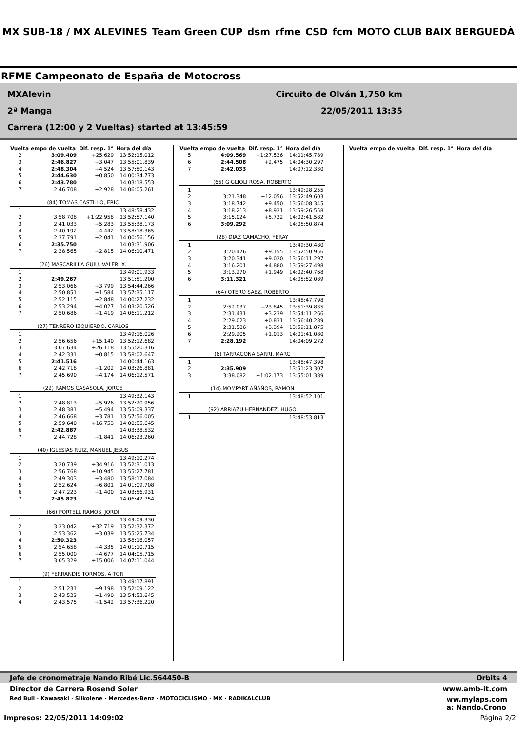MX SUB-18 / MX ALEVINES Team Green CUP dsm rfme CSD fcm MOTO CLUB BAIX BERGUEDÀ
RFME Campeonato de España de Motocross
MXAlevin Circuito de Olván 1,750 km
2ª Manga 22/05/2011 13:35
Carrera (12:00 y 2 Vueltas) started at 13:45:59
| Vuelta | empo de vuelta | Dif. resp. 1° | Hora del día |
| --- | --- | --- | --- |
| 2 | 3:09.409 | +25.629 | 13:52:15.012 |
| 3 | 2:46.827 | +3.047 | 13:55:01.839 |
| 4 | 2:48.304 | +4.524 | 13:57:50.143 |
| 5 | 2:44.630 | +0.850 | 14:00:34.773 |
| 6 | 2:43.780 | | 14:03:18.553 |
| 7 | 2:46.708 | +2.928 | 14:06:05.261 |
| (84) TOMAS CASTILLO, ERIC | | | |
| 1 | | | 13:48:58.432 |
| 2 | 3:58.708 | +1:22.958 | 13:52:57.140 |
| 3 | 2:41.033 | +5.283 | 13:55:38.173 |
| 4 | 2:40.192 | +4.442 | 13:58:18.365 |
| 5 | 2:37.791 | +2.041 | 14:00:56.156 |
| 6 | 2:35.750 | | 14:03:31.906 |
| 7 | 2:38.565 | +2.815 | 14:06:10.471 |
| (26) MASCARILLA GUIU, VALERI X. | | | |
| 1 | | | 13:49:01.933 |
| 2 | 2:49.267 | | 13:51:51.200 |
| 3 | 2:53.066 | +3.799 | 13:54:44.266 |
| 4 | 2:50.851 | +1.584 | 13:57:35.117 |
| 5 | 2:52.115 | +2.848 | 14:00:27.232 |
| 6 | 2:53.294 | +4.027 | 14:03:20.526 |
| 7 | 2:50.686 | +1.419 | 14:06:11.212 |
| (27) TENRERO IZQUIERDO, CARLOS | | | |
| 1 | | | 13:49:16.026 |
| 2 | 2:56.656 | +15.140 | 13:52:12.682 |
| 3 | 3:07.634 | +26.118 | 13:55:20.316 |
| 4 | 2:42.331 | +0.815 | 13:58:02.647 |
| 5 | 2:41.516 | | 14:00:44.163 |
| 6 | 2:42.718 | +1.202 | 14:03:26.881 |
| 7 | 2:45.690 | +4.174 | 14:06:12.571 |
| (22) RAMOS CASASOLA, JORGE | | | |
| 1 | | | 13:49:32.143 |
| 2 | 2:48.813 | +5.926 | 13:52:20.956 |
| 3 | 2:48.381 | +5.494 | 13:55:09.337 |
| 4 | 2:46.668 | +3.781 | 13:57:56.005 |
| 5 | 2:59.640 | +16.753 | 14:00:55.645 |
| 6 | 2:42.887 | | 14:03:38.532 |
| 7 | 2:44.728 | +1.841 | 14:06:23.260 |
| (40) IGLESIAS RUIZ, MANUEL JESUS | | | |
| 1 | | | 13:49:10.274 |
| 2 | 3:20.739 | +34.916 | 13:52:31.013 |
| 3 | 2:56.768 | +10.945 | 13:55:27.781 |
| 4 | 2:49.303 | +3.480 | 13:58:17.084 |
| 5 | 2:52.624 | +6.801 | 14:01:09.708 |
| 6 | 2:47.223 | +1.400 | 14:03:56.931 |
| 7 | 2:45.823 | | 14:06:42.754 |
| (66) PORTELL RAMOS, JORDI | | | |
| 1 | | | 13:49:09.330 |
| 2 | 3:23.042 | +32.719 | 13:52:32.372 |
| 3 | 2:53.362 | +3.039 | 13:55:25.734 |
| 4 | 2:50.323 | | 13:58:16.057 |
| 5 | 2:54.658 | +4.335 | 14:01:10.715 |
| 6 | 2:55.000 | +4.677 | 14:04:05.715 |
| 7 | 3:05.329 | +15.006 | 14:07:11.044 |
| (9) FERRANDIS TORMOS, AITOR | | | |
| 1 | | | 13:49:17.891 |
| 2 | 2:51.231 | +9.198 | 13:52:09.122 |
| 3 | 2:43.523 | +1.490 | 13:54:52.645 |
| 4 | 2:43.575 | +1.542 | 13:57:36.220 |
| Vuelta | empo de vuelta | Dif. resp. 1° | Hora del día |
| --- | --- | --- | --- |
| 5 | 4:09.569 | +1:27.536 | 14:01:45.789 |
| 6 | 2:44.508 | +2.475 | 14:04:30.297 |
| 7 | 2:42.033 | | 14:07:12.330 |
| (65) GIGLIOLI ROSA, ROBERTO | | | |
| 1 | | | 13:49:28.255 |
| 2 | 3:21.348 | +12.056 | 13:52:49.603 |
| 3 | 3:18.742 | +9.450 | 13:56:08.345 |
| 4 | 3:18.213 | +8.921 | 13:59:26.558 |
| 5 | 3:15.024 | +5.732 | 14:02:41.582 |
| 6 | 3:09.292 | | 14:05:50.874 |
| (28) DIAZ CAMACHO, YERAY | | | |
| 1 | | | 13:49:30.480 |
| 2 | 3:20.476 | +9.155 | 13:52:50.956 |
| 3 | 3:20.341 | +9.020 | 13:56:11.297 |
| 4 | 3:16.201 | +4.880 | 13:59:27.498 |
| 5 | 3:13.270 | +1.949 | 14:02:40.768 |
| 6 | 3:11.321 | | 14:05:52.089 |
| (64) OTERO SAEZ, ROBERTO | | | |
| 1 | | | 13:48:47.798 |
| 2 | 2:52.037 | +23.845 | 13:51:39.835 |
| 3 | 2:31.431 | +3.239 | 13:54:11.266 |
| 4 | 2:29.023 | +0.831 | 13:56:40.289 |
| 5 | 2:31.586 | +3.394 | 13:59:11.875 |
| 6 | 2:29.205 | +1.013 | 14:01:41.080 |
| 7 | 2:28.192 | | 14:04:09.272 |
| (6) TARRAGONA SARRI, MARC | | | |
| 1 | | | 13:48:47.398 |
| 2 | 2:35.909 | | 13:51:23.307 |
| 3 | 3:38.082 | +1:02.173 | 13:55:01.389 |
| (14) MOMPART AÑAÑOS, RAMON | | | |
| 1 | | | 13:48:52.101 |
| (92) ARRIAZU HERNANDEZ, HUGO | | | |
| 1 | | | 13:48:53.813 |
| Vuelta | empo de vuelta | Dif. resp. 1° | Hora del día |
| --- | --- | --- | --- |
Jefe de cronometraje Nando Ribé Lic.564450-B Orbits 4
Director de Carrera Rosend Soler www.amb-it.com
Red Bull · Kawasaki · Silkolene · Mercedes-Benz · MOTOCICLISMO · MX · RADIKALCLUB ww.mylaps.com
a: Nando.Crono
Impresos: 22/05/2011 14:09:02 Página 2/2